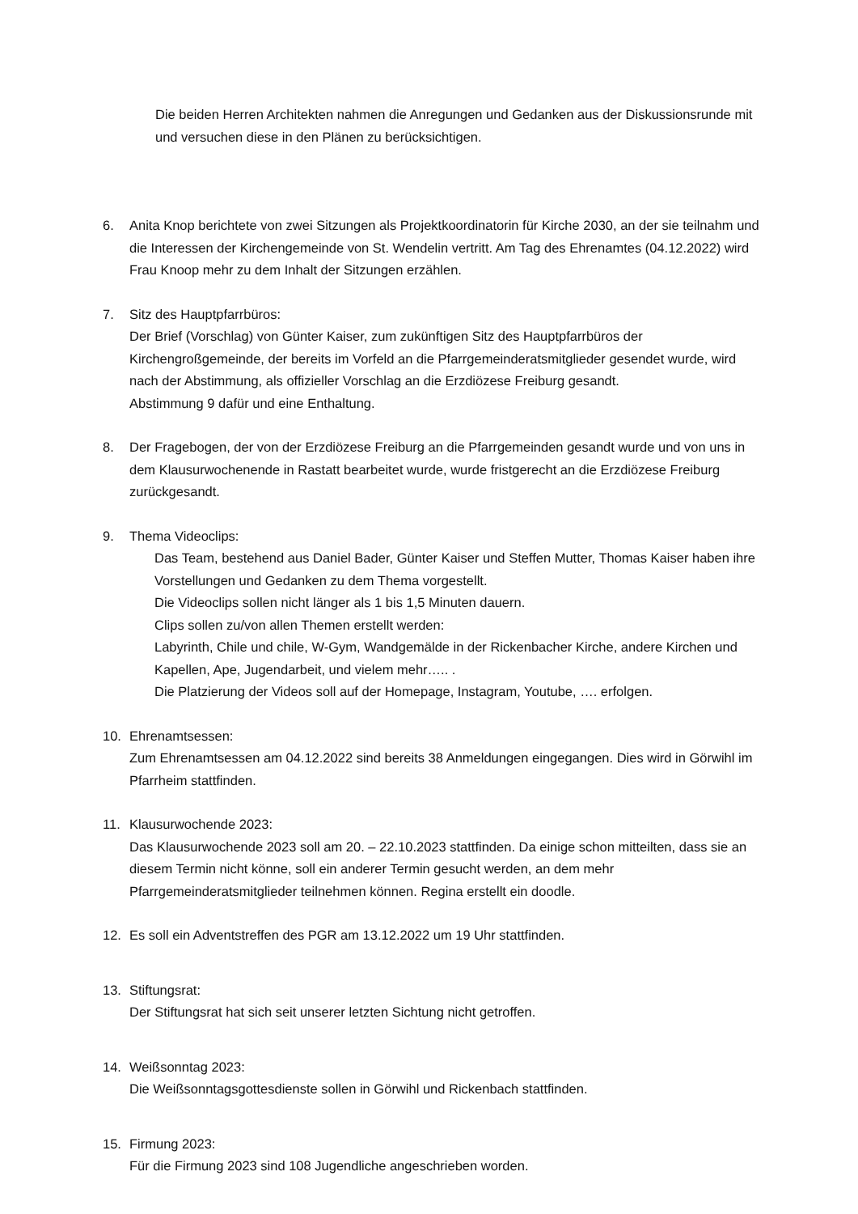Die beiden Herren Architekten nahmen die Anregungen und Gedanken aus der Diskussionsrunde mit und versuchen diese in den Plänen zu berücksichtigen.
6. Anita Knop berichtete von zwei Sitzungen als Projektkoordinatorin für Kirche 2030, an der sie teilnahm und die Interessen der Kirchengemeinde von St. Wendelin vertritt. Am Tag des Ehrenamtes (04.12.2022) wird Frau Knoop mehr zu dem Inhalt der Sitzungen erzählen.
7. Sitz des Hauptpfarrbüros:
Der Brief (Vorschlag) von Günter Kaiser, zum zukünftigen Sitz des Hauptpfarrbüros der Kirchengroßgemeinde, der bereits im Vorfeld an die Pfarrgemeinderatsmitglieder gesendet wurde, wird nach der Abstimmung, als offizieller Vorschlag an die Erzdiözese Freiburg gesandt.
Abstimmung 9 dafür und eine Enthaltung.
8. Der Fragebogen, der von der Erzdiözese Freiburg an die Pfarrgemeinden gesandt wurde und von uns in dem Klausurwochenende in Rastatt bearbeitet wurde, wurde fristgerecht an die Erzdiözese Freiburg zurückgesandt.
9. Thema Videoclips:
Das Team, bestehend aus Daniel Bader, Günter Kaiser und Steffen Mutter, Thomas Kaiser haben ihre Vorstellungen und Gedanken zu dem Thema vorgestellt.
Die Videoclips sollen nicht länger als 1 bis 1,5 Minuten dauern.
Clips sollen zu/von allen Themen erstellt werden:
Labyrinth, Chile und chile, W-Gym, Wandgemälde in der Rickenbacher Kirche, andere Kirchen und Kapellen, Ape, Jugendarbeit, und vielem mehr….. .
Die Platzierung der Videos soll auf der Homepage, Instagram, Youtube, …. erfolgen.
10. Ehrenamtsessen:
Zum Ehrenamtsessen am 04.12.2022 sind bereits 38 Anmeldungen eingegangen. Dies wird in Görwihl im Pfarrheim stattfinden.
11. Klausurwochende 2023:
Das Klausurwochende 2023 soll am 20. – 22.10.2023 stattfinden. Da einige schon mitteilten, dass sie an diesem Termin nicht könne, soll ein anderer Termin gesucht werden, an dem mehr Pfarrgemeinderatsmitglieder teilnehmen können. Regina erstellt ein doodle.
12. Es soll ein Adventstreffen des PGR am 13.12.2022 um 19 Uhr stattfinden.
13. Stiftungsrat:
Der Stiftungsrat hat sich seit unserer letzten Sichtung nicht getroffen.
14. Weißsonntag 2023:
Die Weißsonntagsgottesdienste sollen in Görwihl und Rickenbach stattfinden.
15. Firmung 2023:
Für die Firmung 2023 sind 108 Jugendliche angeschrieben worden.